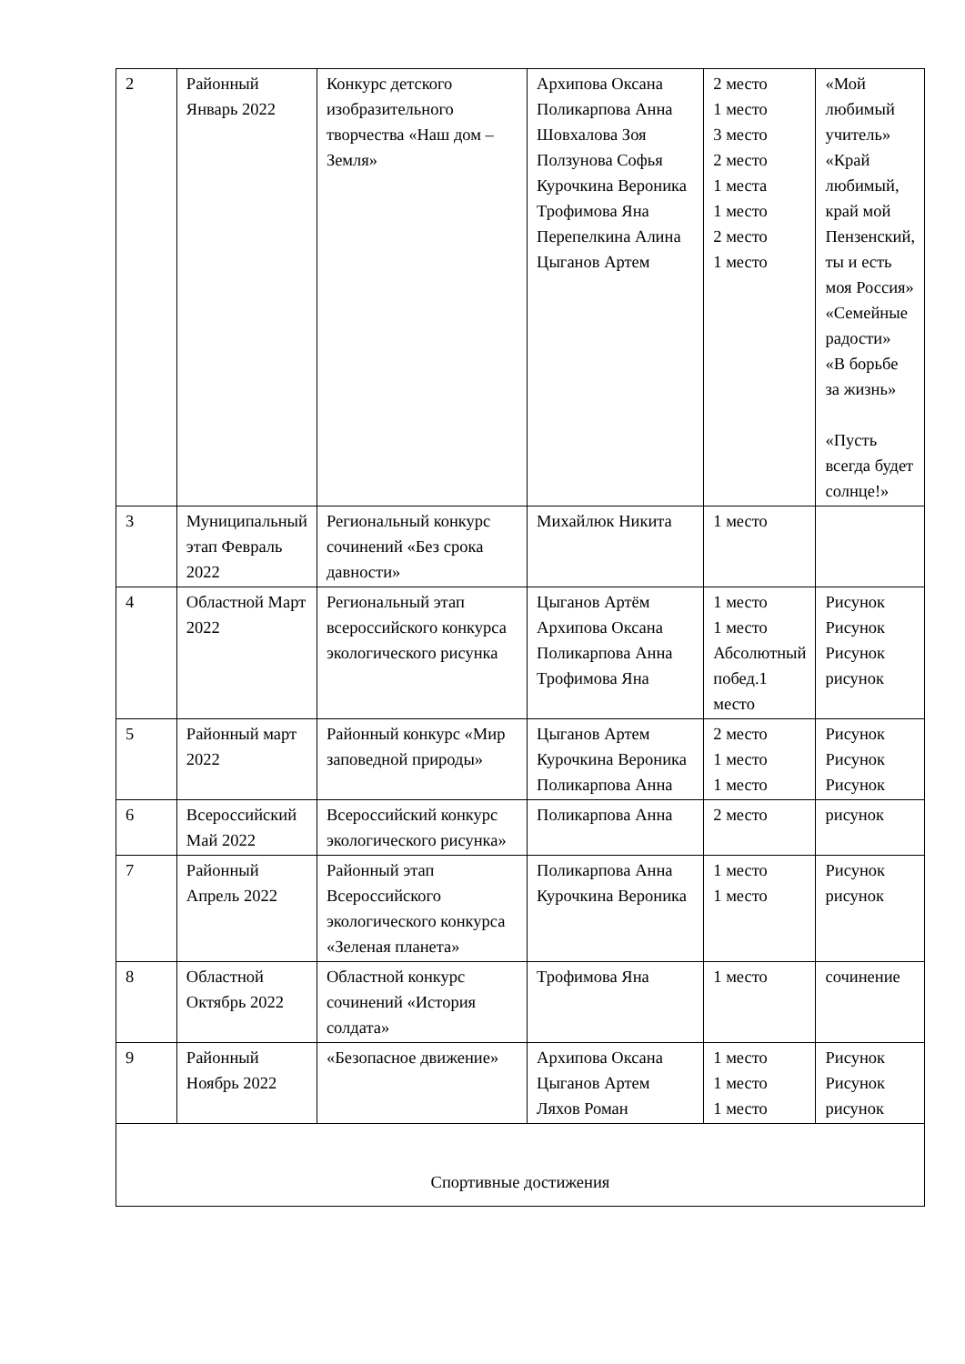| 2 | Районный Январь 2022 | Конкурс детского изобразительного творчества «Наш дом – Земля» | Архипова Оксана Поликарпова Анна Шовхалова Зоя Ползунова Софья Курочкина Вероника Трофимова Яна Перепелкина Алина Цыганов Артем | 2 место 1 место 3 место 2 место 1 места 1 место 2 место 1 место | «Мой любимый учитель» «Край любимый, край мой Пензенский, ты и есть моя Россия» «Семейные радости» «В борьбе за жизнь» «Пусть всегда будет солнце!» |
| 3 | Муниципальный этап Февраль 2022 | Региональный конкурс сочинений «Без срока давности» | Михайлюк Никита | 1 место | |
| 4 | Областной Март 2022 | Региональный этап всероссийского конкурса экологического рисунка | Цыганов Артём Архипова Оксана Поликарпова Анна Трофимова Яна | 1 место 1 место Абсолютный побед.1 место | Рисунок Рисунок Рисунок рисунок |
| 5 | Районный март 2022 | Районный конкурс «Мир заповедной природы» | Цыганов Артем Курочкина Вероника Поликарпова Анна | 2 место 1 место 1 место | Рисунок Рисунок Рисунок |
| 6 | Всероссийский Май 2022 | Всероссийский конкурс экологического рисунка» | Поликарпова Анна | 2 место | рисунок |
| 7 | Районный Апрель 2022 | Районный этап Всероссийского экологического конкурса «Зеленая планета» | Поликарпова Анна Курочкина Вероника | 1 место 1 место | Рисунок рисунок |
| 8 | Областной Октябрь 2022 | Областной конкурс сочинений «История солдата» | Трофимова Яна | 1 место | сочинение |
| 9 | Районный Ноябрь 2022 | «Безопасное движение» | Архипова Оксана Цыганов Артем Ляхов Роман | 1 место 1 место 1 место | Рисунок Рисунок рисунок |
| Спортивные достижения | | | | | |